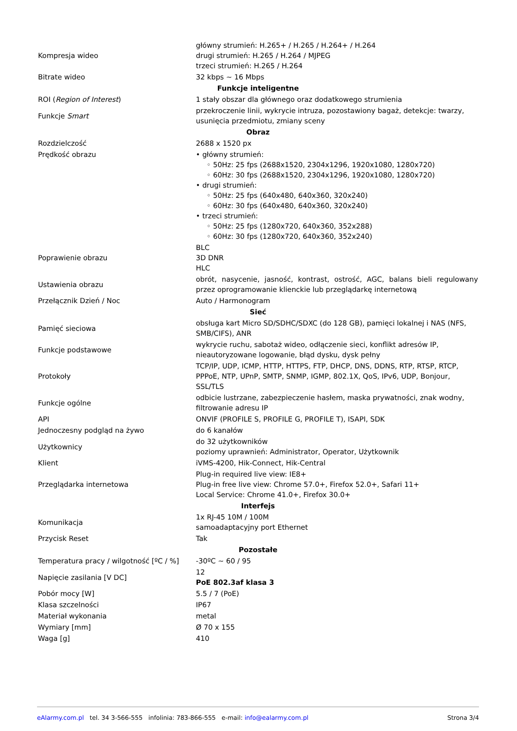| Kompresja wideo | główny strumień: H.265+ / H.265 / H.264+ / H.264 drugi strumień: H.265 / H.264 / MJPEG trzeci strumień: H.265 / H.264 |
| Bitrate wideo | 32 kbps ~ 16 Mbps |
| Funkcje inteligentne | |
| ROI ( Region of Interest ) | 1 stały obszar dla głównego oraz dodatkowego strumienia |
| Funkcje Smart | przekroczenie linii, wykrycie intruza, pozostawiony bagaż, detekcje: twarzy, usunięcia przedmiotu, zmiany sceny |
| Obraz | |
| Rozdzielczość | 2688 x 1520 px |
| Prędkość obrazu | • główny strumień: ◦ 50Hz: 25 fps (2688x1520, 2304x1296, 1920x1080, 1280x720) ◦ 60Hz: 30 fps (2688x1520, 2304x1296, 1920x1080, 1280x720) • drugi strumień: ◦ 50Hz: 25 fps (640x480, 640x360, 320x240) ◦ 60Hz: 30 fps (640x480, 640x360, 320x240) • trzeci strumień: ◦ 50Hz: 25 fps (1280x720, 640x360, 352x288) ◦ 60Hz: 30 fps (1280x720, 640x360, 352x240) |
| Poprawienie obrazu | BLC 3D DNR HLC |
| Ustawienia obrazu | obrót, nasycenie, jasność, kontrast, ostrość, AGC, balans bieli regulowany przez oprogramowanie klienckie lub przeglądarkę internetową |
| Przełącznik Dzień / Noc | Auto / Harmonogram |
| Sieć | |
| Pamięć sieciowa | obsługa kart Micro SD/SDHC/SDXC (do 128 GB), pamięci lokalnej i NAS (NFS, SMB/CIFS), ANR |
| Funkcje podstawowe | wykrycie ruchu, sabotaż wideo, odłączenie sieci, konflikt adresów IP, nieautoryzowane logowanie, błąd dysku, dysk pełny |
| Protokoły | TCP/IP, UDP, ICMP, HTTP, HTTPS, FTP, DHCP, DNS, DDNS, RTP, RTSP, RTCP, PPPoE, NTP, UPnP, SMTP, SNMP, IGMP, 802.1X, QoS, IPv6, UDP, Bonjour, SSL/TLS |
| Funkcje ogólne | odbicie lustrzane, zabezpieczenie hasłem, maska prywatności, znak wodny, filtrowanie adresu IP |
| API | ONVIF (PROFILE S, PROFILE G, PROFILE T), ISAPI, SDK |
| Jednoczesny podgląd na żywo | do 6 kanałów |
| Użytkownicy | do 32 użytkowników poziomy uprawnień: Administrator, Operator, Użytkownik |
| Klient | iVMS-4200, Hik-Connect, Hik-Central |
| Przeglądarka internetowa | Plug-in required live view: IE8+ Plug-in free live view: Chrome 57.0+, Firefox 52.0+, Safari 11+ Local Service: Chrome 41.0+, Firefox 30.0+ |
| Interfejs | |
| Komunikacja | 1x RJ-45 10M / 100M samoadaptacyjny port Ethernet |
| Przycisk Reset | Tak |
| Pozostałe | |
| Temperatura pracy / wilgotność [ºC / %] | -30ºC ~ 60 / 95 |
| Napięcie zasilania [V DC] | 12 PoE 802.3af klasa 3 |
| Pobór mocy [W] | 5.5 / 7 (PoE) |
| Klasa szczelności | IP67 |
| Materiał wykonania | metal |
| Wymiary [mm] | Ø 70 x 155 |
| Waga [g] | 410 |
eAlarmy.com.pl tel. 34 3-566-555 infolinia: 783-866-555 e-mail: info@ealarmy.com.pl Strona 3/4